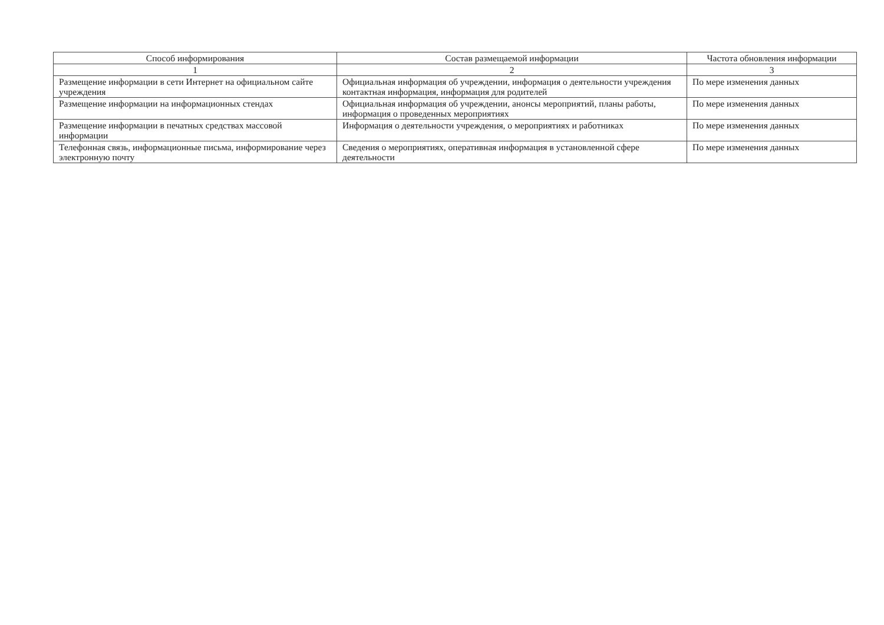| Способ информирования | Состав размещаемой информации | Частота обновления информации |
| --- | --- | --- |
| 1 | 2 | 3 |
| Размещение информации в сети Интернет на официальном сайте учреждения | Официальная информация об учреждении, информация о деятельности учреждения контактная информация, информация для родителей | По мере изменения данных |
| Размещение информации на информационных стендах | Официальная информация об учреждении, анонсы мероприятий, планы работы, информация о проведенных мероприятиях | По мере изменения данных |
| Размещение информации в печатных средствах массовой информации | Информация о деятельности учреждения, о мероприятиях и работниках | По мере изменения данных |
| Телефонная связь, информационные письма, информирование через электронную почту | Сведения о мероприятиях, оперативная информация в установленной сфере деятельности | По мере изменения данных |